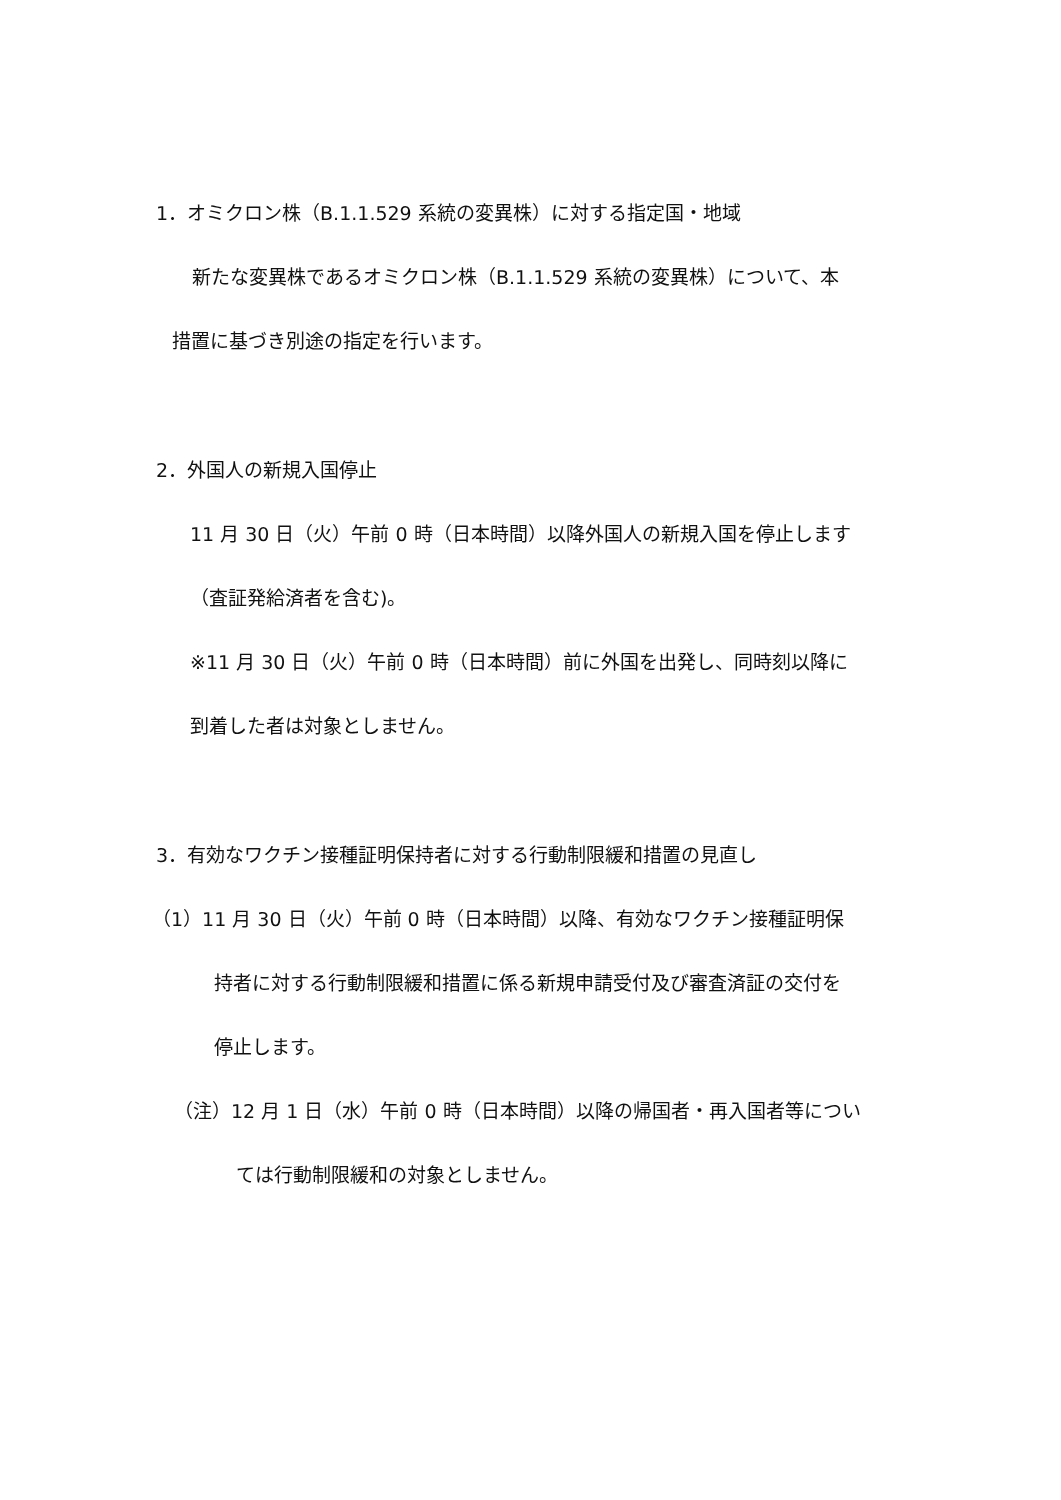1．オミクロン株（B.1.1.529 系統の変異株）に対する指定国・地域
新たな変異株であるオミクロン株（B.1.1.529 系統の変異株）について、本
措置に基づき別途の指定を行います。
2．外国人の新規入国停止
11 月 30 日（火）午前 0 時（日本時間）以降外国人の新規入国を停止します
（査証発給済者を含む)。
※11 月 30 日（火）午前 0 時（日本時間）前に外国を出発し、同時刻以降に
到着した者は対象としません。
3．有効なワクチン接種証明保持者に対する行動制限緩和措置の見直し
（1）11 月 30 日（火）午前 0 時（日本時間）以降、有効なワクチン接種証明保
持者に対する行動制限緩和措置に係る新規申請受付及び審査済証の交付を
停止します。
（注）12 月 1 日（水）午前 0 時（日本時間）以降の帰国者・再入国者等につい
ては行動制限緩和の対象としません。